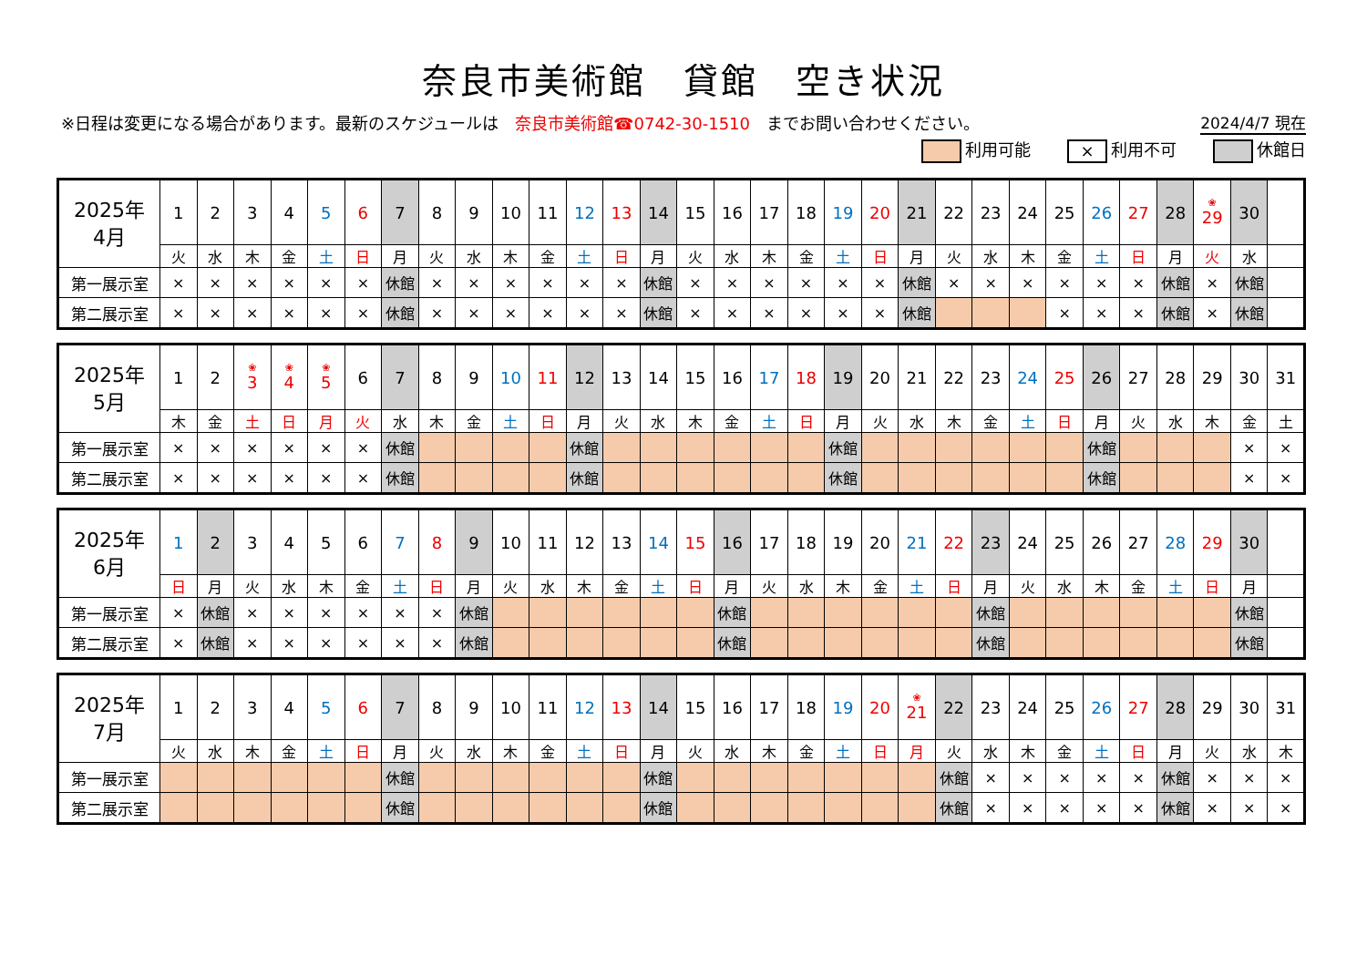奈良市美術館　貸館　空き状況
※日程は変更になる場合があります。最新のスケジュールは　奈良市美術館☎0742-30-1510　までお問い合わせください。 2024/4/7 現在
利用可能 × 利用不可 休館日
| 2025年 4月 | 1 | 2 | 3 | 4 | 5 | 6 | 7 | 8 | 9 | 10 | 11 | 12 | 13 | 14 | 15 | 16 | 17 | 18 | 19 | 20 | 21 | 22 | 23 | 24 | 25 | 26 | 27 | 28 | <sup>❀</sup>29 | 30 | |
| | 火 | 水 | 木 | 金 | 土 | 日 | 月 | 火 | 水 | 木 | 金 | 土 | 日 | 月 | 火 | 水 | 木 | 金 | 土 | 日 | 月 | 火 | 水 | 木 | 金 | 土 | 日 | 月 | 火 | 水 | |
| 第一展示室 | × | × | × | × | × | × | 休館 | × | × | × | × | × | × | 休館 | × | × | × | × | × | × | 休館 | × | × | × | × | × | × | 休館 | × | 休館 | |
| 第二展示室 | × | × | × | × | × | × | 休館 | × | × | × | × | × | × | 休館 | × | × | × | × | × | × | 休館 | | | | × | × | × | 休館 | × | 休館 | |
| 2025年 5月 | 1 | 2 | <sup>❀</sup>3 | <sup>❀</sup>4 | <sup>❀</sup>5 | 6 | 7 | 8 | 9 | 10 | 11 | 12 | 13 | 14 | 15 | 16 | 17 | 18 | 19 | 20 | 21 | 22 | 23 | 24 | 25 | 26 | 27 | 28 | 29 | 30 | 31 |
| | 木 | 金 | 土 | 日 | 月 | 火 | 水 | 木 | 金 | 土 | 日 | 月 | 火 | 水 | 木 | 金 | 土 | 日 | 月 | 火 | 水 | 木 | 金 | 土 | 日 | 月 | 火 | 水 | 木 | 金 | 土 |
| 第一展示室 | × | × | × | × | × | × | 休館 | | | | | 休館 | | | | | | | 休館 | | | | | | | 休館 | | | | × | × |
| 第二展示室 | × | × | × | × | × | × | 休館 | | | | | 休館 | | | | | | | 休館 | | | | | | | 休館 | | | | × | × |
| 2025年 6月 | 1 | 2 | 3 | 4 | 5 | 6 | 7 | 8 | 9 | 10 | 11 | 12 | 13 | 14 | 15 | 16 | 17 | 18 | 19 | 20 | 21 | 22 | 23 | 24 | 25 | 26 | 27 | 28 | 29 | 30 | |
| | 日 | 月 | 火 | 水 | 木 | 金 | 土 | 日 | 月 | 火 | 水 | 木 | 金 | 土 | 日 | 月 | 火 | 水 | 木 | 金 | 土 | 日 | 月 | 火 | 水 | 木 | 金 | 土 | 日 | 月 | |
| 第一展示室 | × | 休館 | × | × | × | × | × | × | 休館 | | | | | | | 休館 | | | | | | | 休館 | | | | | | | 休館 | |
| 第二展示室 | × | 休館 | × | × | × | × | × | × | 休館 | | | | | | | 休館 | | | | | | | 休館 | | | | | | | 休館 | |
| 2025年 7月 | 1 | 2 | 3 | 4 | 5 | 6 | 7 | 8 | 9 | 10 | 11 | 12 | 13 | 14 | 15 | 16 | 17 | 18 | 19 | 20 | <sup>❀</sup>21 | 22 | 23 | 24 | 25 | 26 | 27 | 28 | 29 | 30 | 31 |
| | 火 | 水 | 木 | 金 | 土 | 日 | 月 | 火 | 水 | 木 | 金 | 土 | 日 | 月 | 火 | 水 | 木 | 金 | 土 | 日 | 月 | 火 | 水 | 木 | 金 | 土 | 日 | 月 | 火 | 水 | 木 |
| 第一展示室 | | | | | | | 休館 | | | | | | | 休館 | | | | | | | | 休館 | × | × | × | × | × | 休館 | × | × | × |
| 第二展示室 | | | | | | | 休館 | | | | | | | 休館 | | | | | | | | 休館 | × | × | × | × | × | 休館 | × | × | × |